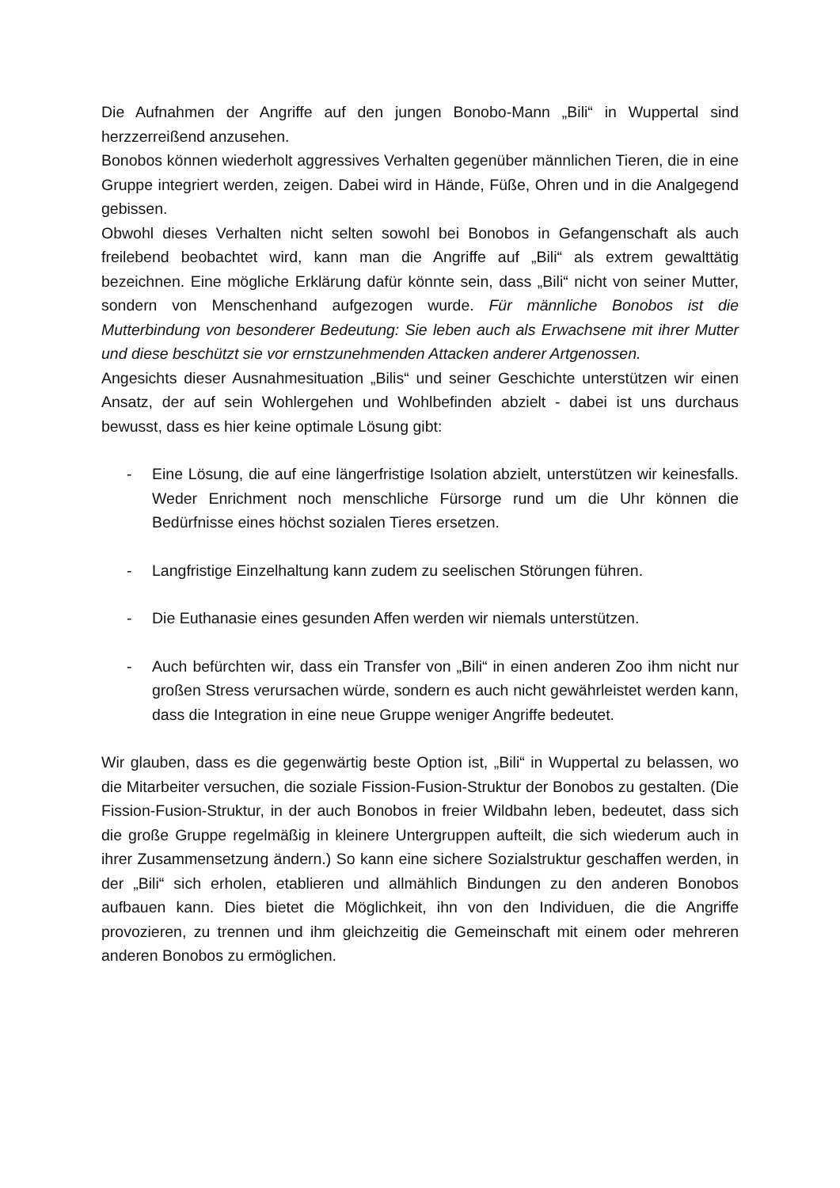Die Aufnahmen der Angriffe auf den jungen Bonobo-Mann „Bili“ in Wuppertal sind herzzerreißend anzusehen.
Bonobos können wiederholt aggressives Verhalten gegenüber männlichen Tieren, die in eine Gruppe integriert werden, zeigen. Dabei wird in Hände, Füße, Ohren und in die Analgegend gebissen.
Obwohl dieses Verhalten nicht selten sowohl bei Bonobos in Gefangenschaft als auch freilebend beobachtet wird, kann man die Angriffe auf „Bili“ als extrem gewalttätig bezeichnen. Eine mögliche Erklärung dafür könnte sein, dass „Bili“ nicht von seiner Mutter, sondern von Menschenhand aufgezogen wurde. Für männliche Bonobos ist die Mutterbindung von besonderer Bedeutung: Sie leben auch als Erwachsene mit ihrer Mutter und diese beschützt sie vor ernstzunehmenden Attacken anderer Artgenossen.
Angesichts dieser Ausnahmesituation „Bilis“ und seiner Geschichte unterstützen wir einen Ansatz, der auf sein Wohlergehen und Wohlbefinden abzielt - dabei ist uns durchaus bewusst, dass es hier keine optimale Lösung gibt:
- Eine Lösung, die auf eine längerfristige Isolation abzielt, unterstützen wir keinesfalls. Weder Enrichment noch menschliche Fürsorge rund um die Uhr können die Bedürfnisse eines höchst sozialen Tieres ersetzen.
- Langfristige Einzelhaltung kann zudem zu seelischen Störungen führen.
- Die Euthanasie eines gesunden Affen werden wir niemals unterstützen.
- Auch befürchten wir, dass ein Transfer von „Bili“ in einen anderen Zoo ihm nicht nur großen Stress verursachen würde, sondern es auch nicht gewährleistet werden kann, dass die Integration in eine neue Gruppe weniger Angriffe bedeutet.
Wir glauben, dass es die gegenwärtig beste Option ist, „Bili“ in Wuppertal zu belassen, wo die Mitarbeiter versuchen, die soziale Fission-Fusion-Struktur der Bonobos zu gestalten. (Die Fission-Fusion-Struktur, in der auch Bonobos in freier Wildbahn leben, bedeutet, dass sich die große Gruppe regelmäßig in kleinere Untergruppen aufteilt, die sich wiederum auch in ihrer Zusammensetzung ändern.) So kann eine sichere Sozialstruktur geschaffen werden, in der „Bili“ sich erholen, etablieren und allmählich Bindungen zu den anderen Bonobos aufbauen kann. Dies bietet die Möglichkeit, ihn von den Individuen, die die Angriffe provozieren, zu trennen und ihm gleichzeitig die Gemeinschaft mit einem oder mehreren anderen Bonobos zu ermöglichen.